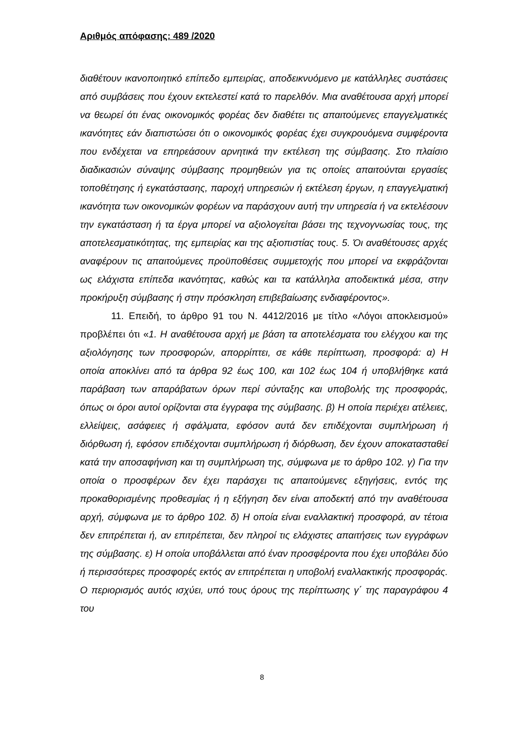Αριθμός απόφασης: 489 /2020
διαθέτουν ικανοποιητικό επίπεδο εμπειρίας, αποδεικνυόμενο με κατάλληλες συστάσεις από συμβάσεις που έχουν εκτελεστεί κατά το παρελθόν. Μια αναθέτουσα αρχή μπορεί να θεωρεί ότι ένας οικονομικός φορέας δεν διαθέτει τις απαιτούμενες επαγγελματικές ικανότητες εάν διαπιστώσει ότι ο οικονομικός φορέας έχει συγκρουόμενα συμφέροντα που ενδέχεται να επηρεάσουν αρνητικά την εκτέλεση της σύμβασης. Στο πλαίσιο διαδικασιών σύναψης σύμβασης προμηθειών για τις οποίες απαιτούνται εργασίες τοποθέτησης ή εγκατάστασης, παροχή υπηρεσιών ή εκτέλεση έργων, η επαγγελματική ικανότητα των οικονομικών φορέων να παράσχουν αυτή την υπηρεσία ή να εκτελέσουν την εγκατάσταση ή τα έργα μπορεί να αξιολογείται βάσει της τεχνογνωσίας τους, της αποτελεσματικότητας, της εμπειρίας και της αξιοπιστίας τους. 5. Όι αναθέτουσες αρχές αναφέρουν τις απαιτούμενες προϋποθέσεις συμμετοχής που μπορεί να εκφράζονται ως ελάχιστα επίπεδα ικανότητας, καθώς και τα κατάλληλα αποδεικτικά μέσα, στην προκήρυξη σύμβασης ή στην πρόσκληση επιβεβαίωσης ενδιαφέροντος».
11. Επειδή, το άρθρο 91 του Ν. 4412/2016 με τίτλο «Λόγοι αποκλεισμού» προβλέπει ότι «1. Η αναθέτουσα αρχή με βάση τα αποτελέσματα του ελέγχου και της αξιολόγησης των προσφορών, απορρίπτει, σε κάθε περίπτωση, προσφορά: α) Η οποία αποκλίνει από τα άρθρα 92 έως 100, και 102 έως 104 ή υποβλήθηκε κατά παράβαση των απαράβατων όρων περί σύνταξης και υποβολής της προσφοράς, όπως οι όροι αυτοί ορίζονται στα έγγραφα της σύμβασης. β) Η οποία περιέχει ατέλειες, ελλείψεις, ασάφειες ή σφάλματα, εφόσον αυτά δεν επιδέχονται συμπλήρωση ή διόρθωση ή, εφόσον επιδέχονται συμπλήρωση ή διόρθωση, δεν έχουν αποκατασταθεί κατά την αποσαφήνιση και τη συμπλήρωση της, σύμφωνα με το άρθρο 102. γ) Για την οποία ο προσφέρων δεν έχει παράσχει τις απαιτούμενες εξηγήσεις, εντός της προκαθορισμένης προθεσμίας ή η εξήγηση δεν είναι αποδεκτή από την αναθέτουσα αρχή, σύμφωνα με το άρθρο 102. δ) Η οποία είναι εναλλακτική προσφορά, αν τέτοια δεν επιτρέπεται ή, αν επιτρέπεται, δεν πληροί τις ελάχιστες απαιτήσεις των εγγράφων της σύμβασης. ε) Η οποία υποβάλλεται από έναν προσφέροντα που έχει υποβάλει δύο ή περισσότερες προσφορές εκτός αν επιτρέπεται η υποβολή εναλλακτικής προσφοράς. Ο περιορισμός αυτός ισχύει, υπό τους όρους της περίπτωσης γ΄ της παραγράφου 4 του
8